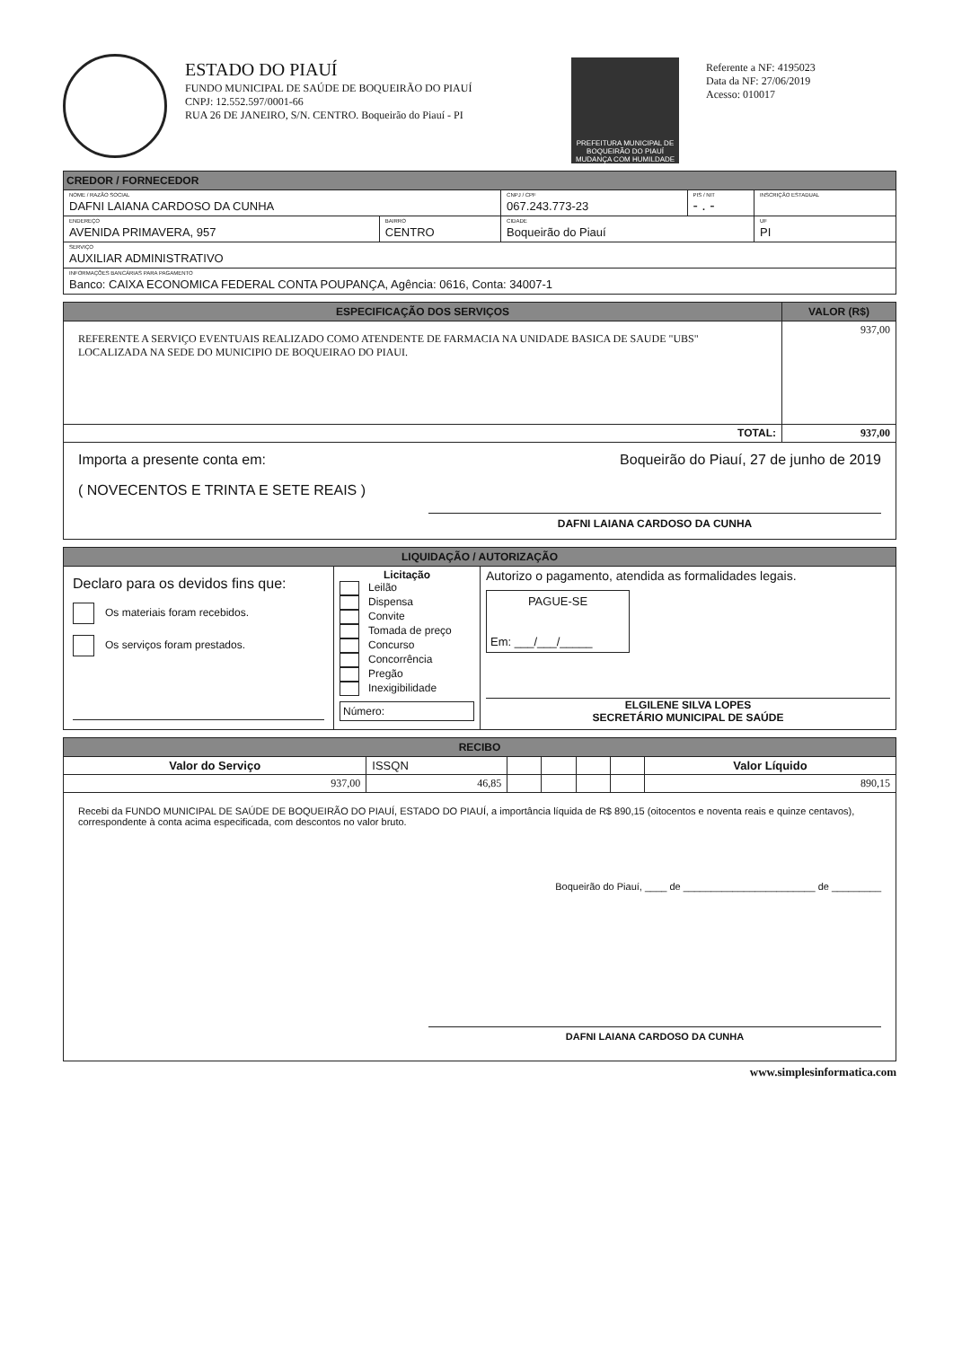ESTADO DO PIAUÍ
FUNDO MUNICIPAL DE SAÚDE DE BOQUEIRÃO DO PIAUÍ
CNPJ: 12.552.597/0001-66
RUA 26 DE JANEIRO, S/N. CENTRO. Boqueirão do Piauí - PI
PREFEITURA MUNICIPAL DE
BOQUEIRÃO DO PIAUÍ
MUDANÇA COM HUMILDADE
Referente a NF: 4195023
Data da NF: 27/06/2019
Acesso: 010017
| CREDOR / FORNECEDOR | | | | |
| NOME / RAZÃO SOCIAL DAFNI LAIANA CARDOSO DA CUNHA | | CNPJ / CPF 067.243.773-23 | PIS / NIT - . - | INSCRIÇÃO ESTADUAL |
| ENDEREÇO AVENIDA PRIMAVERA, 957 | BAIRRO CENTRO | CIDADE Boqueirão do Piauí | | UF PI |
| SERVIÇO AUXILIAR ADMINISTRATIVO | | | | |
| INFORMAÇÕES BANCÁRIAS PARA PAGAMENTO Banco: CAIXA ECONOMICA FEDERAL CONTA POUPANÇA, Agência: 0616, Conta: 34007-1 | | | | |
| ESPECIFICAÇÃO DOS SERVIÇOS | VALOR (R$) |
| --- | --- |
| REFERENTE A SERVIÇO EVENTUAIS REALIZADO COMO ATENDENTE DE FARMACIA NA UNIDADE BASICA DE SAUDE "UBS" LOCALIZADA NA SEDE DO MUNICIPIO DE BOQUEIRAO DO PIAUI. | 937,00 |
| TOTAL: | 937,00 |
| Importa a presente conta em: Boqueirão do Piauí, 27 de junho de 2019 ( NOVECENTOS E TRINTA E SETE REAIS ) DAFNI LAIANA CARDOSO DA CUNHA | |
| LIQUIDAÇÃO / AUTORIZAÇÃO | | |
| --- | --- | --- |
| Declaro para os devidos fins que: Os materiais foram recebidos. Os serviços foram prestados. | Licitação Leilão Dispensa Convite Tomada de preço Concurso Concorrência Pregão Inexigibilidade Número: | Autorizo o pagamento, atendida as formalidades legais. PAGUE-SE Em: ___/___/_____ ELGILENE SILVA LOPES SECRETÁRIO MUNICIPAL DE SAÚDE |
| RECIBO | | | | | | |
| --- | --- | --- | --- | --- | --- | --- |
| Valor do Serviço | ISSQN | | | | | Valor Líquido |
| 937,00 | 46,85 | | | | | 890,15 |
| Recebi da FUNDO MUNICIPAL DE SAÚDE DE BOQUEIRÃO DO PIAUÍ, ESTADO DO PIAUÍ, a importância líquida de R$ 890,15 (oitocentos e noventa reais e quinze centavos), correspondente à conta acima especificada, com descontos no valor bruto. Boqueirão do Piauí, ____ de ________________________ de _________ DAFNI LAIANA CARDOSO DA CUNHA | | | | | | |
www.simplesinformatica.com